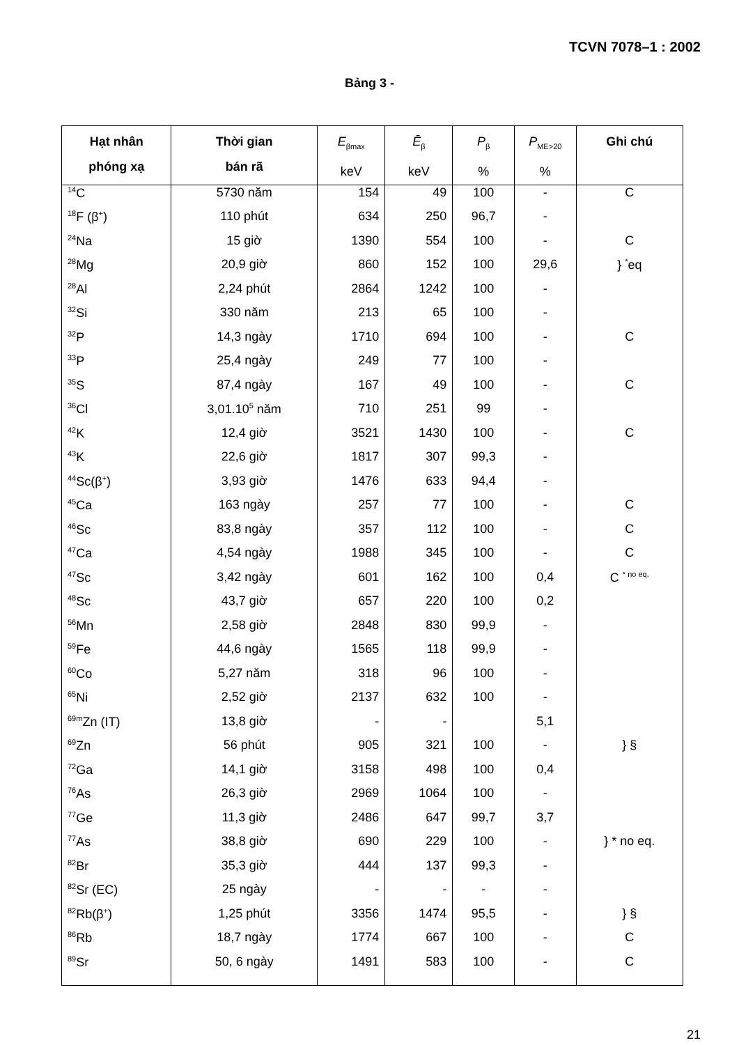TCVN 7078–1 : 2002
Bảng 3 -
| Hạt nhân phóng xạ | Thời gian bán rã | E<sub>βmax</sub> keV | Ē<sub>β</sub> keV | P<sub>β</sub> % | P<sub>ME>20</sub> % | Ghi chú |
| --- | --- | --- | --- | --- | --- | --- |
| <sup>14</sup>C | 5730 năm | 154 | 49 | 100 | - | C |
| <sup>18</sup>F (β<sup>+</sup>) | 110 phút | 634 | 250 | 96,7 | - | |
| <sup>24</sup>Na | 15 giờ | 1390 | 554 | 100 | - | C |
| <sup>28</sup>Mg | 20,9 giờ | 860 | 152 | 100 | 29,6 | } <sup>*</sup>eq |
| <sup>28</sup>Al | 2,24 phút | 2864 | 1242 | 100 | - | |
| <sup>32</sup>Si | 330 năm | 213 | 65 | 100 | - | |
| <sup>32</sup>P | 14,3 ngày | 1710 | 694 | 100 | - | C |
| <sup>33</sup>P | 25,4 ngày | 249 | 77 | 100 | - | |
| <sup>35</sup>S | 87,4 ngày | 167 | 49 | 100 | - | C |
| <sup>36</sup>Cl | 3,01.10<sup>5</sup> năm | 710 | 251 | 99 | - | |
| <sup>42</sup>K | 12,4 giờ | 3521 | 1430 | 100 | - | C |
| <sup>43</sup>K | 22,6 giờ | 1817 | 307 | 99,3 | - | |
| <sup>44</sup>Sc(β<sup>+</sup>) | 3,93 giờ | 1476 | 633 | 94,4 | - | |
| <sup>45</sup>Ca | 163 ngày | 257 | 77 | 100 | - | C |
| <sup>46</sup>Sc | 83,8 ngày | 357 | 112 | 100 | - | C |
| <sup>47</sup>Ca | 4,54 ngày | 1988 | 345 | 100 | - | C |
| <sup>47</sup>Sc | 3,42 ngày | 601 | 162 | 100 | 0,4 | C <sup>* no eq.</sup> |
| <sup>48</sup>Sc | 43,7 giờ | 657 | 220 | 100 | 0,2 | |
| <sup>56</sup>Mn | 2,58 giờ | 2848 | 830 | 99,9 | - | |
| <sup>59</sup>Fe | 44,6 ngày | 1565 | 118 | 99,9 | - | |
| <sup>60</sup>Co | 5,27 năm | 318 | 96 | 100 | - | |
| <sup>65</sup>Ni | 2,52 giờ | 2137 | 632 | 100 | - | |
| <sup>69m</sup>Zn (IT) | 13,8 giờ | - | - | | 5,1 | |
| <sup>69</sup>Zn | 56 phút | 905 | 321 | 100 | - | } § |
| <sup>72</sup>Ga | 14,1 giờ | 3158 | 498 | 100 | 0,4 | |
| <sup>76</sup>As | 26,3 giờ | 2969 | 1064 | 100 | - | |
| <sup>77</sup>Ge | 11,3 giờ | 2486 | 647 | 99,7 | 3,7 | |
| <sup>77</sup>As | 38,8 giờ | 690 | 229 | 100 | - | } * no eq. |
| <sup>82</sup>Br | 35,3 giờ | 444 | 137 | 99,3 | - | |
| <sup>82</sup>Sr (EC) | 25 ngày | - | - | - | - | |
| <sup>82</sup>Rb(β<sup>+</sup>) | 1,25 phút | 3356 | 1474 | 95,5 | - | } § |
| <sup>86</sup>Rb | 18,7 ngày | 1774 | 667 | 100 | - | C |
| <sup>89</sup>Sr | 50, 6 ngày | 1491 | 583 | 100 | - | C |
21